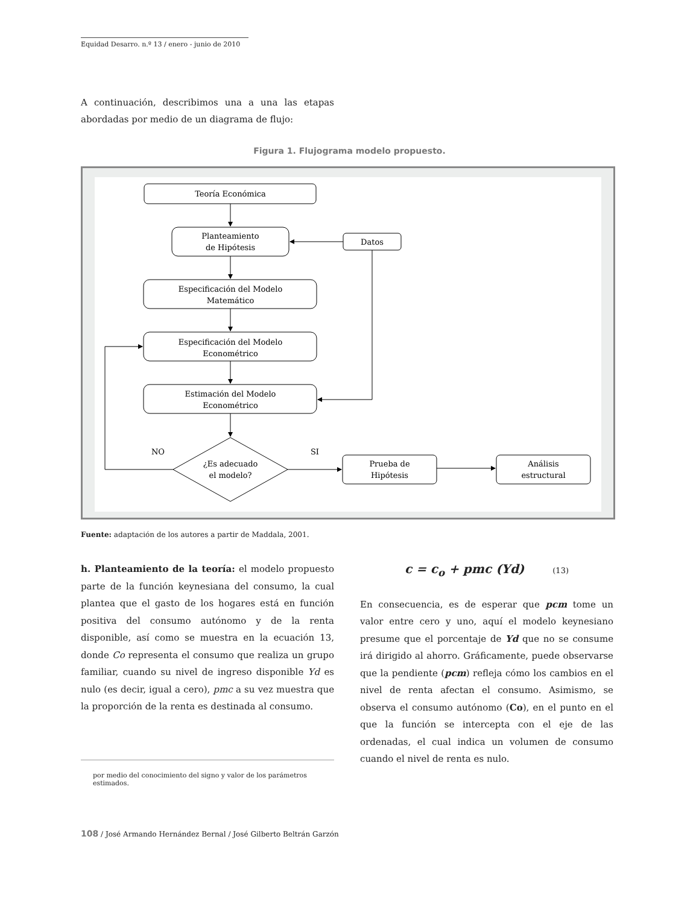Equidad Desarro. n.º 13 / enero - junio de 2010
A continuación, describimos una a una las etapas abordadas por medio de un diagrama de flujo:
Figura 1. Flujograma modelo propuesto.
Teoría Económica
Planteamiento
de Hipótesis
Datos
Especificación del Modelo
Matemático
Especificación del Modelo
Econométrico
Estimación del Modelo
Econométrico
¿Es adecuado
el modelo?
NO
SI
Prueba de
Hipótesis
Análisis
estructural
Fuente: adaptación de los autores a partir de Maddala, 2001.
h. Planteamiento de la teoría: el modelo propuesto parte de la función keynesiana del consumo, la cual plantea que el gasto de los hogares está en función positiva del consumo autónomo y de la renta disponible, así como se muestra en la ecuación 13, donde Co representa el consumo que realiza un grupo familiar, cuando su nivel de ingreso disponible Yd es nulo (es decir, igual a cero), pmc a su vez muestra que la proporción de la renta es destinada al consumo.
c = c<sub>o</sub> + pmc (Yd) (13)
En consecuencia, es de esperar que pcm tome un valor entre cero y uno, aquí el modelo keynesiano presume que el porcentaje de Yd que no se consume irá dirigido al ahorro. Gráficamente, puede observarse que la pendiente (pcm) refleja cómo los cambios en el nivel de renta afectan el consumo. Asimismo, se observa el consumo autónomo (Co), en el punto en el que la función se intercepta con el eje de las ordenadas, el cual indica un volumen de consumo cuando el nivel de renta es nulo.
por medio del conocimiento del signo y valor de los parámetros estimados.
108 / José Armando Hernández Bernal / José Gilberto Beltrán Garzón